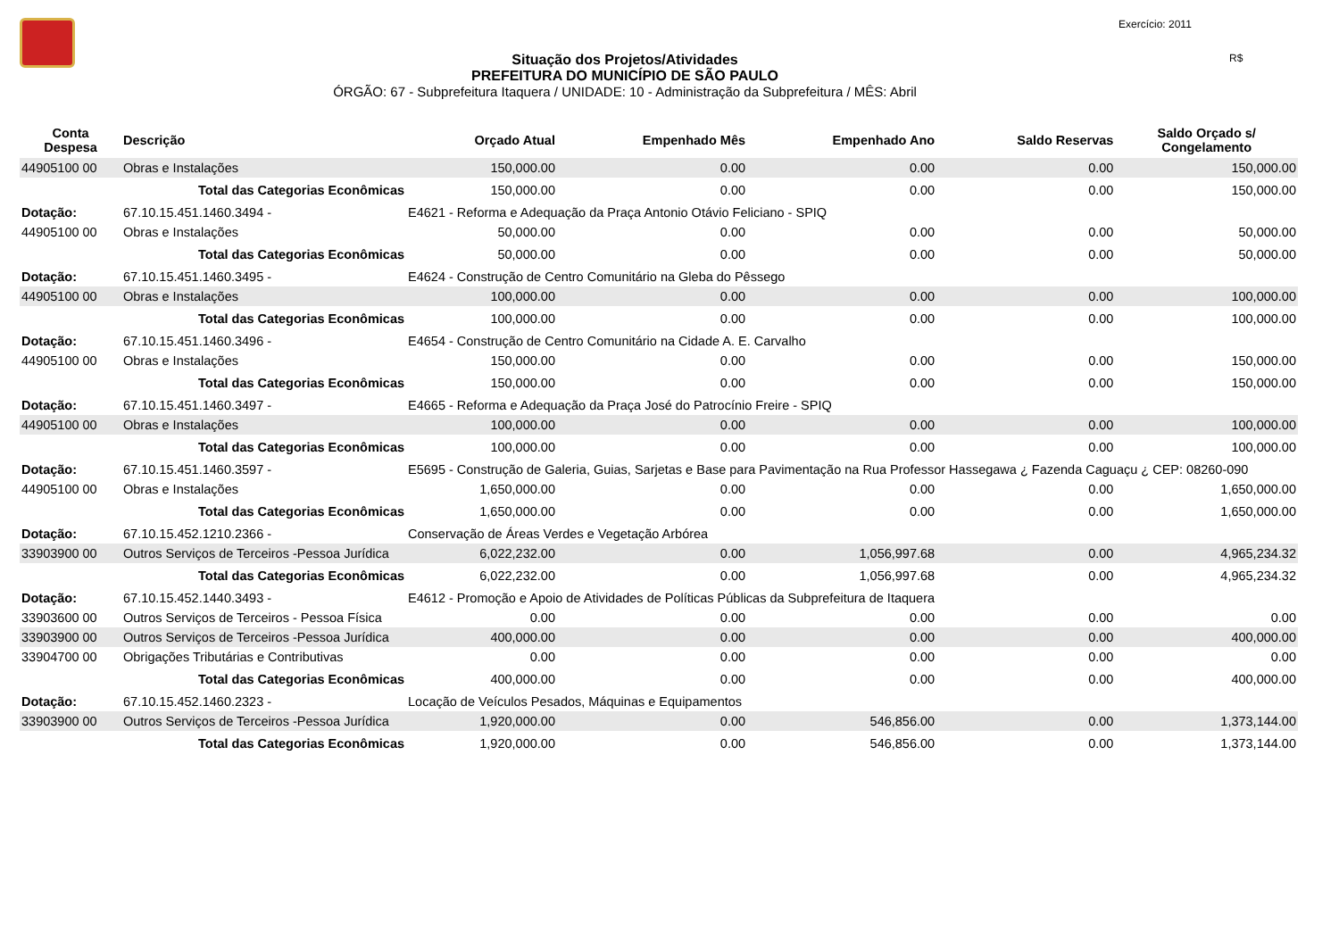Exercício: 2011
R$
Situação dos Projetos/Atividades
PREFEITURA DO MUNICÍPIO DE SÃO PAULO
ÓRGÃO: 67 - Subprefeitura Itaquera / UNIDADE: 10 - Administração da Subprefeitura / MÊS: Abril
| Conta Despesa | Descrição | | Orçado Atual | Empenhado Mês | Empenhado Ano | Saldo Reservas | Saldo Orçado s/ Congelamento |
| --- | --- | --- | --- | --- | --- | --- | --- |
| 44905100 00 | Obras e Instalações | | 150,000.00 | 0.00 | 0.00 | 0.00 | 150,000.00 |
| | Total das Categorias Econômicas | | 150,000.00 | 0.00 | 0.00 | 0.00 | 150,000.00 |
| Dotação: | 67.10.15.451.1460.3494 - | E4621 - Reforma e Adequação da Praça Antonio Otávio Feliciano - SPIQ | | | | | |
| 44905100 00 | Obras e Instalações | | 50,000.00 | 0.00 | 0.00 | 0.00 | 50,000.00 |
| | Total das Categorias Econômicas | | 50,000.00 | 0.00 | 0.00 | 0.00 | 50,000.00 |
| Dotação: | 67.10.15.451.1460.3495 - | E4624 - Construção de Centro Comunitário na Gleba do Pêssego | | | | | |
| 44905100 00 | Obras e Instalações | | 100,000.00 | 0.00 | 0.00 | 0.00 | 100,000.00 |
| | Total das Categorias Econômicas | | 100,000.00 | 0.00 | 0.00 | 0.00 | 100,000.00 |
| Dotação: | 67.10.15.451.1460.3496 - | E4654 - Construção de Centro Comunitário na Cidade A. E. Carvalho | | | | | |
| 44905100 00 | Obras e Instalações | | 150,000.00 | 0.00 | 0.00 | 0.00 | 150,000.00 |
| | Total das Categorias Econômicas | | 150,000.00 | 0.00 | 0.00 | 0.00 | 150,000.00 |
| Dotação: | 67.10.15.451.1460.3497 - | E4665 - Reforma e Adequação da Praça José do Patrocínio Freire - SPIQ | | | | | |
| 44905100 00 | Obras e Instalações | | 100,000.00 | 0.00 | 0.00 | 0.00 | 100,000.00 |
| | Total das Categorias Econômicas | | 100,000.00 | 0.00 | 0.00 | 0.00 | 100,000.00 |
| Dotação: | 67.10.15.451.1460.3597 - | E5695 - Construção de Galeria, Guias, Sarjetas e Base para Pavimentação na Rua Professor Hassegawa ¿ Fazenda Caguaçu ¿ CEP: 08260-090 | | | | | |
| 44905100 00 | Obras e Instalações | | 1,650,000.00 | 0.00 | 0.00 | 0.00 | 1,650,000.00 |
| | Total das Categorias Econômicas | | 1,650,000.00 | 0.00 | 0.00 | 0.00 | 1,650,000.00 |
| Dotação: | 67.10.15.452.1210.2366 - | Conservação de Áreas Verdes e Vegetação Arbórea | | | | | |
| 33903900 00 | Outros Serviços de Terceiros -Pessoa Jurídica | | 6,022,232.00 | 0.00 | 1,056,997.68 | 0.00 | 4,965,234.32 |
| | Total das Categorias Econômicas | | 6,022,232.00 | 0.00 | 1,056,997.68 | 0.00 | 4,965,234.32 |
| Dotação: | 67.10.15.452.1440.3493 - | E4612 - Promoção e Apoio de Atividades de Políticas Públicas da Subprefeitura de Itaquera | | | | | |
| 33903600 00 | Outros Serviços de Terceiros - Pessoa Física | | 0.00 | 0.00 | 0.00 | 0.00 | 0.00 |
| 33903900 00 | Outros Serviços de Terceiros -Pessoa Jurídica | | 400,000.00 | 0.00 | 0.00 | 0.00 | 400,000.00 |
| 33904700 00 | Obrigações Tributárias e Contributivas | | 0.00 | 0.00 | 0.00 | 0.00 | 0.00 |
| | Total das Categorias Econômicas | | 400,000.00 | 0.00 | 0.00 | 0.00 | 400,000.00 |
| Dotação: | 67.10.15.452.1460.2323 - | Locação de Veículos Pesados, Máquinas e Equipamentos | | | | | |
| 33903900 00 | Outros Serviços de Terceiros -Pessoa Jurídica | | 1,920,000.00 | 0.00 | 546,856.00 | 0.00 | 1,373,144.00 |
| | Total das Categorias Econômicas | | 1,920,000.00 | 0.00 | 546,856.00 | 0.00 | 1,373,144.00 |